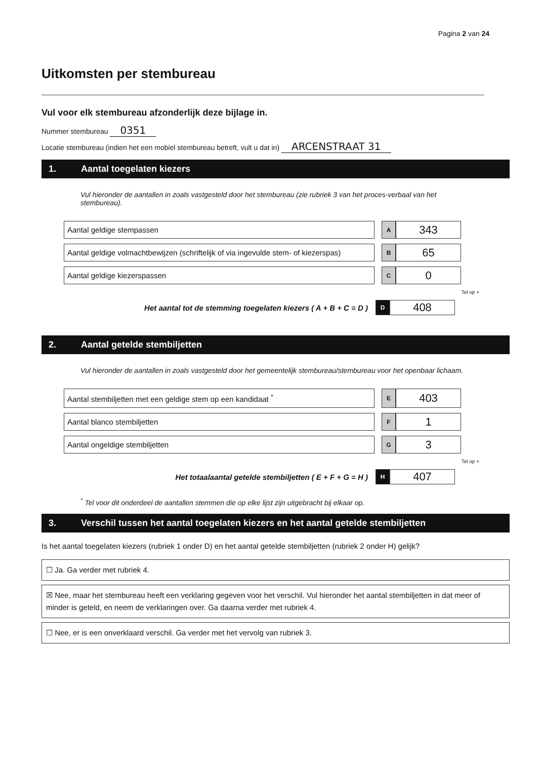Pagina 2 van 24
Uitkomsten per stembureau
Vul voor elk stembureau afzonderlijk deze bijlage in.
Nummer stembureau 0351
Locatie stembureau (indien het een mobiel stembureau betreft, vult u dat in) ARCENSTRAAT 31
1. Aantal toegelaten kiezers
Vul hieronder de aantallen in zoals vastgesteld door het stembureau (zie rubriek 3 van het proces-verbaal van het stembureau).
| Aantal geldige stempassen | | A | 343 |
| Aantal geldige volmachtbewijzen (schriftelijk of via ingevulde stem- of kiezerspas) | | B | 65 |
| Aantal geldige kiezerspassen | | C | 0 |
Tel op +
| Het aantal tot de stemming toegelaten kiezers ( A + B + C = D ) | | D | 408 |
2. Aantal getelde stembiljetten
Vul hieronder de aantallen in zoals vastgesteld door het gemeentelijk stembureau/stembureau voor het openbaar lichaam.
| Aantal stembiljetten met een geldige stem op een kandidaat <sup>*</sup> | | E | 403 |
| Aantal blanco stembiljetten | | F | 1 |
| Aantal ongeldige stembiljetten | | G | 3 |
Tel op +
| Het totaalaantal getelde stembiljetten ( E + F + G = H ) | | H | 407 |
<sup>*</sup> Tel voor dit onderdeel de aantallen stemmen die op elke lijst zijn uitgebracht bij elkaar op.
3. Verschil tussen het aantal toegelaten kiezers en het aantal getelde stembiljetten
Is het aantal toegelaten kiezers (rubriek 1 onder D) en het aantal getelde stembiljetten (rubriek 2 onder H) gelijk?
☐ Ja. Ga verder met rubriek 4.
☒ Nee, maar het stembureau heeft een verklaring gegeven voor het verschil. Vul hieronder het aantal stembiljetten in dat meer of minder is geteld, en neem de verklaringen over. Ga daarna verder met rubriek 4.
☐ Nee, er is een onverklaard verschil. Ga verder met het vervolg van rubriek 3.